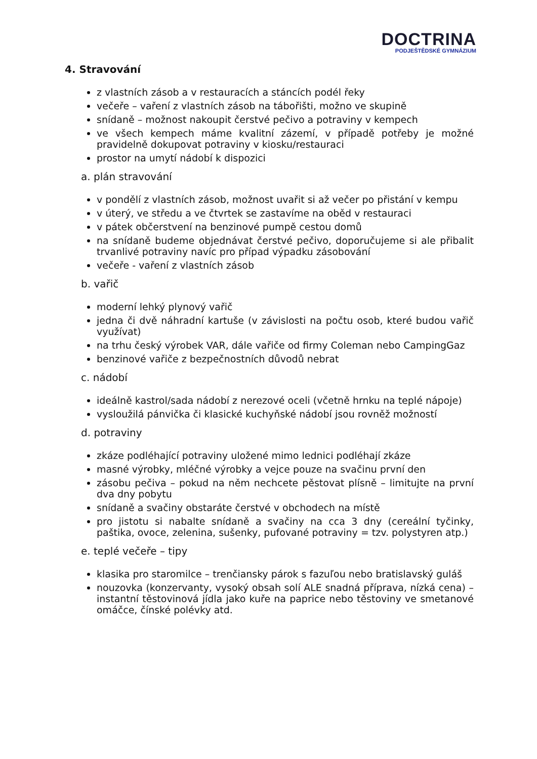DOCTRINA
PODJEŠTĚDSKÉ GYMNÁZIUM
4. Stravování
z vlastních zásob a v restauracích a stáncích podél řeky
večeře – vaření z vlastních zásob na tábořišti, možno ve skupině
snídaně – možnost nakoupit čerstvé pečivo a potraviny v kempech
ve všech kempech máme kvalitní zázemí, v případě potřeby je možné pravidelně dokupovat potraviny v kiosku/restauraci
prostor na umytí nádobí k dispozici
a. plán stravování
v pondělí z vlastních zásob, možnost uvařit si až večer po přistání v kempu
v úterý, ve středu a ve čtvrtek se zastavíme na oběd v restauraci
v pátek občerstvení na benzinové pumpě cestou domů
na snídaně budeme objednávat čerstvé pečivo, doporučujeme si ale přibalit trvanlivé potraviny navíc pro případ výpadku zásobování
večeře - vaření z vlastních zásob
b. vařič
moderní lehký plynový vařič
jedna či dvě náhradní kartuše (v závislosti na počtu osob, které budou vařič využívat)
na trhu český výrobek VAR, dále vařiče od firmy Coleman nebo CampingGaz
benzinové vařiče z bezpečnostních důvodů nebrat
c. nádobí
ideálně kastrol/sada nádobí z nerezové oceli (včetně hrnku na teplé nápoje)
vysloužilá pánvička či klasické kuchyňské nádobí jsou rovněž možností
d. potraviny
zkáze podléhající potraviny uložené mimo lednici podléhají zkáze
masné výrobky, mléčné výrobky a vejce pouze na svačinu první den
zásobu pečiva – pokud na něm nechcete pěstovat plísně – limitujte na první dva dny pobytu
snídaně a svačiny obstaráte čerstvé v obchodech na místě
pro jistotu si nabalte snídaně a svačiny na cca 3 dny (cereální tyčinky, paštika, ovoce, zelenina, sušenky, pufované potraviny = tzv. polystyren atp.)
e. teplé večeře – tipy
klasika pro staromilce – trenčiansky párok s fazuľou nebo bratislavský guláš
nouzovka (konzervanty, vysoký obsah solí ALE snadná příprava, nízká cena) – instantní těstovinová jídla jako kuře na paprice nebo těstoviny ve smetanové omáčce, čínské polévky atd.